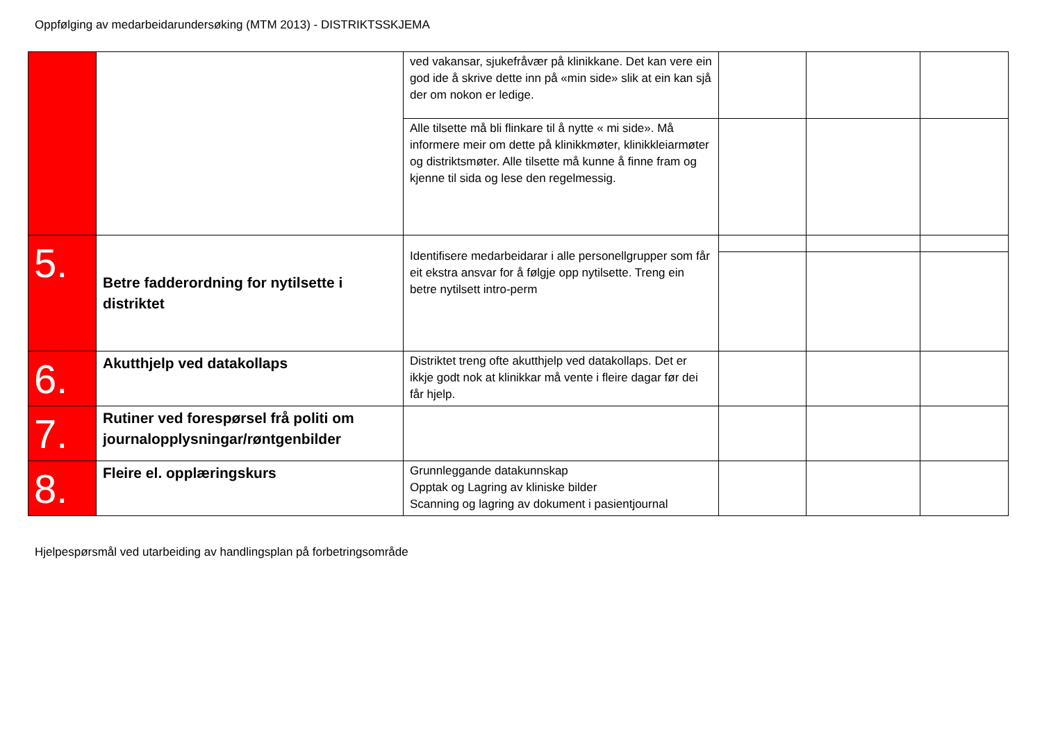Oppfølging av medarbeidarundersøking (MTM 2013) - DISTRIKTSSKJEMA
| | | ved vakansar, sjukefråvær på klinikkane. Det kan vere ein god ide å skrive dette inn på «min side» slik at ein kan sjå der om nokon er ledige. | | | |
| | | Alle tilsette må bli flinkare til å nytte « mi side». Må informere meir om dette på klinikkmøter, klinikkleiarmøter og distriktsmøter. Alle tilsette må kunne å finne fram og kjenne til sida og lese den regelmessig. | | | |
| 5. | Betre fadderordning for nytilsette i distriktet | Identifisere medarbeidarar i alle personellgrupper som får eit ekstra ansvar for å følgje opp nytilsette. Treng ein betre nytilsett intro-perm | | | |
| 6. | Akutthjelp ved datakollaps | Distriktet treng ofte akutthjelp ved datakollaps. Det er ikkje godt nok at klinikkar må vente i fleire dagar før dei får hjelp. | | | |
| 7. | Rutiner ved forespørsel frå politi om journalopplysningar/røntgenbilder | | | | |
| 8. | Fleire el. opplæringskurs | Grunnleggande datakunnskap Opptak og Lagring av kliniske bilder Scanning og lagring av dokument i pasientjournal | | | |
Hjelpespørsmål ved utarbeiding av handlingsplan på forbetringsområde